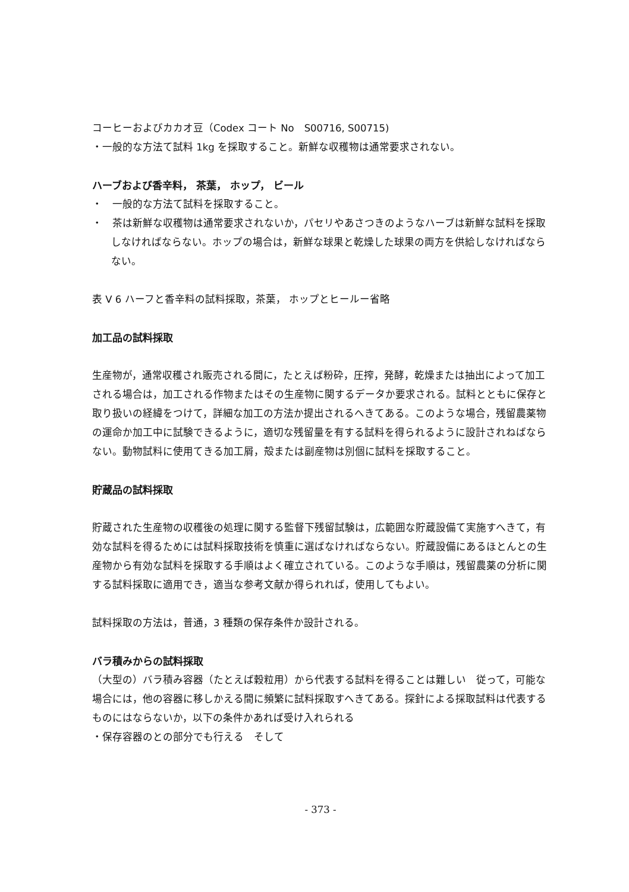コーヒーおよびカカオ豆（Codex コート No　S00716, S00715)
・一般的な方法て試料 1kg を採取すること。新鮮な収穫物は通常要求されない。
ハーブおよび香辛料， 茶葉， ホップ， ビール
・　一般的な方法て試料を採取すること。
・　茶は新鮮な収穫物は通常要求されないか，パセリやあさつきのようなハーブは新鮮な試料を採取しなければならない。ホップの場合は，新鮮な球果と乾燥した球果の両方を供給しなければならない。
表 V 6 ハーフと香辛料の試料採取，茶葉， ホップとヒールー省略
加工品の試料採取
生産物が，通常収穫され販売される間に，たとえば粉砕，圧搾，発酵，乾燥または抽出によって加工される場合は，加工される作物またはその生産物に関するデータか要求される。試料とともに保存と取り扱いの経緯をつけて，詳細な加工の方法か提出されるへきてある。このような場合，残留農薬物の運命か加工中に試験できるように，適切な残留量を有する試料を得られるように設計されねばならない。動物試料に使用てきる加工屑，殻または副産物は別個に試料を採取すること。
貯蔵品の試料採取
貯蔵された生産物の収穫後の処理に関する監督下残留試験は，広範囲な貯蔵設備て実施すへきて，有効な試料を得るためには試料採取技術を慎重に選ばなければならない。貯蔵設備にあるほとんとの生産物から有効な試料を採取する手順はよく確立されている。このような手順は，残留農薬の分析に関する試料採取に適用でき，適当な参考文献か得られれば，使用してもよい。
試料採取の方法は，普通，3 種類の保存条件か設計される。
バラ積みからの試料採取
（大型の）バラ積み容器（たとえば穀粒用）から代表する試料を得ることは難しい　従って，可能な場合には，他の容器に移しかえる間に頻繁に試料採取すへきてある。探針による採取試料は代表するものにはならないか，以下の条件かあれば受け入れられる
・保存容器のとの部分でも行える　そして
- 373 -